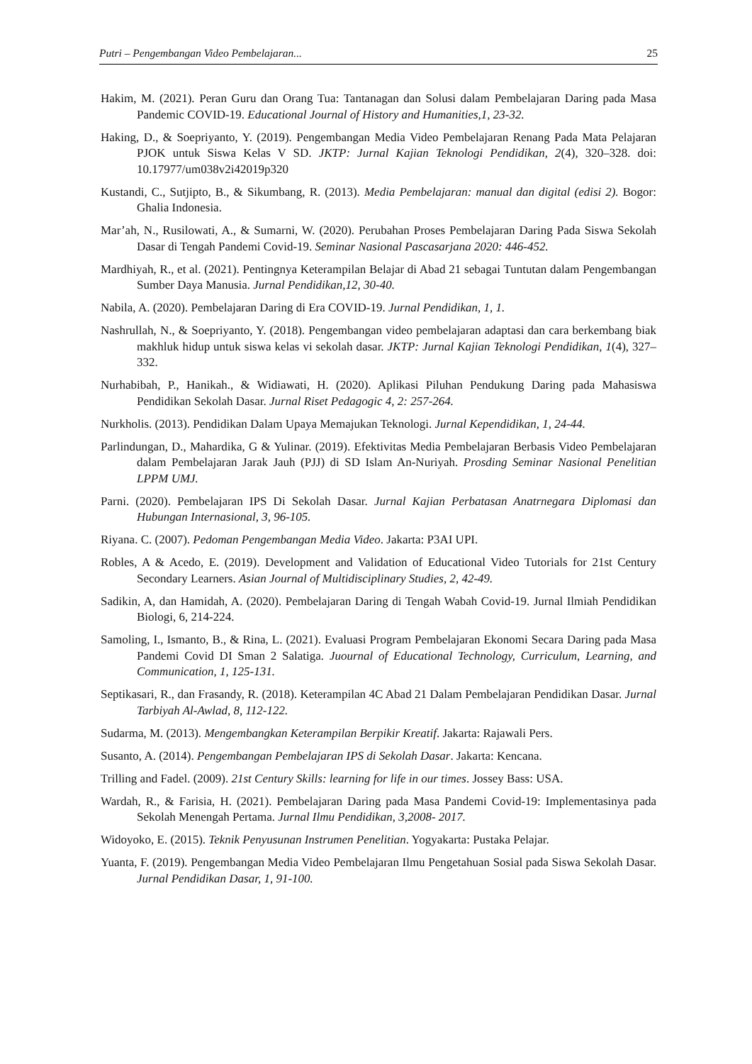Putri – Pengembangan Video Pembelajaran... 25
Hakim, M. (2021). Peran Guru dan Orang Tua: Tantanagan dan Solusi dalam Pembelajaran Daring pada Masa Pandemic COVID-19. Educational Journal of History and Humanities,1, 23-32.
Haking, D., & Soepriyanto, Y. (2019). Pengembangan Media Video Pembelajaran Renang Pada Mata Pelajaran PJOK untuk Siswa Kelas V SD. JKTP: Jurnal Kajian Teknologi Pendidikan, 2(4), 320–328. doi: 10.17977/um038v2i42019p320
Kustandi, C., Sutjipto, B., & Sikumbang, R. (2013). Media Pembelajaran: manual dan digital (edisi 2). Bogor: Ghalia Indonesia.
Mar’ah, N., Rusilowati, A., & Sumarni, W. (2020). Perubahan Proses Pembelajaran Daring Pada Siswa Sekolah Dasar di Tengah Pandemi Covid-19. Seminar Nasional Pascasarjana 2020: 446-452.
Mardhiyah, R., et al. (2021). Pentingnya Keterampilan Belajar di Abad 21 sebagai Tuntutan dalam Pengembangan Sumber Daya Manusia. Jurnal Pendidikan,12, 30-40.
Nabila, A. (2020). Pembelajaran Daring di Era COVID-19. Jurnal Pendidikan, 1, 1.
Nashrullah, N., & Soepriyanto, Y. (2018). Pengembangan video pembelajaran adaptasi dan cara berkembang biak makhluk hidup untuk siswa kelas vi sekolah dasar. JKTP: Jurnal Kajian Teknologi Pendidikan, 1(4), 327–332.
Nurhabibah, P., Hanikah., & Widiawati, H. (2020). Aplikasi Piluhan Pendukung Daring pada Mahasiswa Pendidikan Sekolah Dasar. Jurnal Riset Pedagogic 4, 2: 257-264.
Nurkholis. (2013). Pendidikan Dalam Upaya Memajukan Teknologi. Jurnal Kependidikan, 1, 24-44.
Parlindungan, D., Mahardika, G & Yulinar. (2019). Efektivitas Media Pembelajaran Berbasis Video Pembelajaran dalam Pembelajaran Jarak Jauh (PJJ) di SD Islam An-Nuriyah. Prosding Seminar Nasional Penelitian LPPM UMJ.
Parni. (2020). Pembelajaran IPS Di Sekolah Dasar. Jurnal Kajian Perbatasan Anatrnegara Diplomasi dan Hubungan Internasional, 3, 96-105.
Riyana. C. (2007). Pedoman Pengembangan Media Video. Jakarta: P3AI UPI.
Robles, A & Acedo, E. (2019). Development and Validation of Educational Video Tutorials for 21st Century Secondary Learners. Asian Journal of Multidisciplinary Studies, 2, 42-49.
Sadikin, A, dan Hamidah, A. (2020). Pembelajaran Daring di Tengah Wabah Covid-19. Jurnal Ilmiah Pendidikan Biologi, 6, 214-224.
Samoling, I., Ismanto, B., & Rina, L. (2021). Evaluasi Program Pembelajaran Ekonomi Secara Daring pada Masa Pandemi Covid DI Sman 2 Salatiga. Juournal of Educational Technology, Curriculum, Learning, and Communication, 1, 125-131.
Septikasari, R., dan Frasandy, R. (2018). Keterampilan 4C Abad 21 Dalam Pembelajaran Pendidikan Dasar. Jurnal Tarbiyah Al-Awlad, 8, 112-122.
Sudarma, M. (2013). Mengembangkan Keterampilan Berpikir Kreatif. Jakarta: Rajawali Pers.
Susanto, A. (2014). Pengembangan Pembelajaran IPS di Sekolah Dasar. Jakarta: Kencana.
Trilling and Fadel. (2009). 21st Century Skills: learning for life in our times. Jossey Bass: USA.
Wardah, R., & Farisia, H. (2021). Pembelajaran Daring pada Masa Pandemi Covid-19: Implementasinya pada Sekolah Menengah Pertama. Jurnal Ilmu Pendidikan, 3,2008- 2017.
Widoyoko, E. (2015). Teknik Penyusunan Instrumen Penelitian. Yogyakarta: Pustaka Pelajar.
Yuanta, F. (2019). Pengembangan Media Video Pembelajaran Ilmu Pengetahuan Sosial pada Siswa Sekolah Dasar. Jurnal Pendidikan Dasar, 1, 91-100.